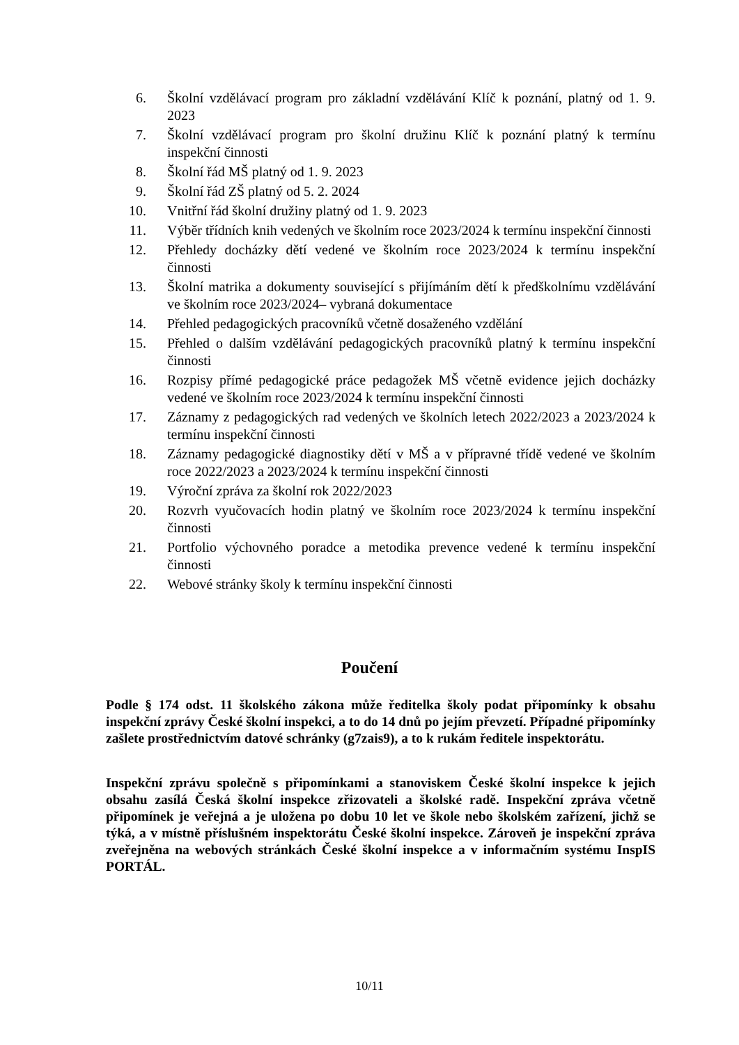6. Školní vzdělávací program pro základní vzdělávání Klíč k poznání, platný od 1. 9. 2023
7. Školní vzdělávací program pro školní družinu Klíč k poznání platný k termínu inspekční činnosti
8. Školní řád MŠ platný od 1. 9. 2023
9. Školní řád ZŠ platný od 5. 2. 2024
10. Vnitřní řád školní družiny platný od 1. 9. 2023
11. Výběr třídních knih vedených ve školním roce 2023/2024 k termínu inspekční činnosti
12. Přehledy docházky dětí vedené ve školním roce 2023/2024 k termínu inspekční činnosti
13. Školní matrika a dokumenty související s přijímáním dětí k předškolnímu vzdělávání ve školním roce 2023/2024– vybraná dokumentace
14. Přehled pedagogických pracovníků včetně dosaženého vzdělání
15. Přehled o dalším vzdělávání pedagogických pracovníků platný k termínu inspekční činnosti
16. Rozpisy přímé pedagogické práce pedagožek MŠ včetně evidence jejich docházky vedené ve školním roce 2023/2024 k termínu inspekční činnosti
17. Záznamy z pedagogických rad vedených ve školních letech 2022/2023 a 2023/2024 k termínu inspekční činnosti
18. Záznamy pedagogické diagnostiky dětí v MŠ a v přípravné třídě vedené ve školním roce 2022/2023 a 2023/2024 k termínu inspekční činnosti
19. Výroční zpráva za školní rok 2022/2023
20. Rozvrh vyučovacích hodin platný ve školním roce 2023/2024 k termínu inspekční činnosti
21. Portfolio výchovného poradce a metodika prevence vedené k termínu inspekční činnosti
22. Webové stránky školy k termínu inspekční činnosti
Poučení
Podle § 174 odst. 11 školského zákona může ředitelka školy podat připomínky k obsahu inspekční zprávy České školní inspekci, a to do 14 dnů po jejím převzetí. Případné připomínky zašlete prostřednictvím datové schránky (g7zais9), a to k rukám ředitele inspektorátu.
Inspekční zprávu společně s připomínkami a stanoviskem České školní inspekce k jejich obsahu zasílá Česká školní inspekce zřizovateli a školské radě. Inspekční zpráva včetně připomínek je veřejná a je uložena po dobu 10 let ve škole nebo školském zařízení, jichž se týká, a v místně příslušném inspektorátu České školní inspekce. Zároveň je inspekční zpráva zveřejněna na webových stránkách České školní inspekce a v informačním systému InspIS PORTÁL.
10/11